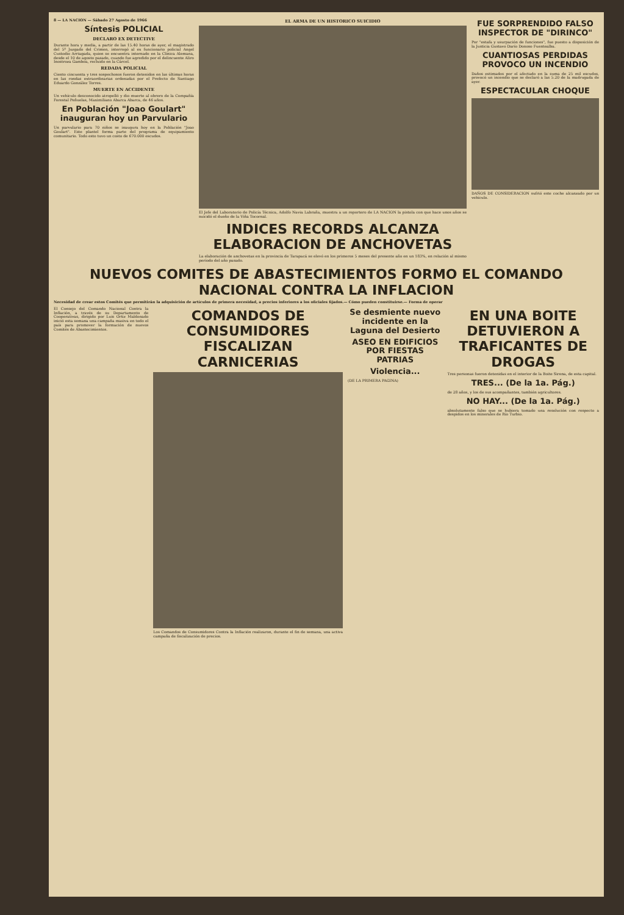8 — LA NACION — Sábado 27 Agosto de 1966
Síntesis POLICIAL
DECLARO EX DETECTIVE
Durante hora y media, a partir de las 15.40 horas de ayer, el magistrado del 5º Juzgado del Crimen, interrogó al ex funcionario policial Angel Custodio Arriagada, quien se encuentra internado en la Clínica Alemana, desde el 10 de agosto pasado, cuando fue agredido por el delincuente Aliro Inostroza Gamboa, recluido en la Cárcel.
REDADA POLICIAL
Ciento cincuenta y tres sospechosos fueron detenidos en las últimas horas en las rondas extraordinarias ordenadas por el Prefecto de Santiago Eduardo González Torres.
MUERTE EN ACCIDENTE
Un vehículo desconocido atropelló y dio muerte al obrero de la Compañía Forestal Peñuelas, Maximiliano Abarca Abarca, de 46 años.
En Población "Joao Goulart" inauguran hoy un Parvulario
Un parvulario para 70 niños se inaugura hoy en la Población "Joao Goulart". Este plantel forma parte del programa de equipamiento comunitario. Todo esto tuvo un costo de 670.000 escudos.
EL ARMA DE UN HISTORICO SUICIDIO
El Jefe del Laboratorio de Policía Técnica, Adolfo Navia Labraña, muestra a un reportero de LA NACION la pistola con que hace unos años se suicidó el dueño de la Viña Tocornal.
INDICES RECORDS ALCANZA ELABORACION DE ANCHOVETAS
La elaboración de anchovetas en la provincia de Tarapacá se elevó en los primeros 5 meses del presente año en un 183%, en relación al mismo período del año pasado.
FUE SORPRENDIDO FALSO INSPECTOR DE "DIRINCO"
Por "estafa y usurpación de funciones", fue puesto a disposición de la Justicia Gustavo Darío Donoso Fuentealba.
CUANTIOSAS PERDIDAS PROVOCO UN INCENDIO
Daños estimados por el afectado en la suma de 25 mil escudos, provocó un incendio que se declaró a las 5.20 de la madrugada de ayer.
ESPECTACULAR CHOQUE
DAÑOS DE CONSIDERACION sufrió este coche alcanzado por un vehículo.
NUEVOS COMITES DE ABASTECIMIENTOS FORMO EL COMANDO NACIONAL CONTRA LA INFLACION
Necesidad de crear estos Comités que permitirán la adquisición de artículos de primera necesidad, a precios inferiores a los oficiales fijados.— Cómo pueden constituirse.— Forma de operar
El Consejo del Comando Nacional Contra la Inflación, a través de su Departamento de Cooperativas, dirigido por Luis Ortiz Maldonado inició esta semana una campaña masiva en todo el país para promover la formación de nuevos Comités de Abastecimientos.
COMANDOS DE CONSUMIDORES FISCALIZAN CARNICERIAS
Los Comandos de Consumidores Contra la Inflación realizaron, durante el fin de semana, una activa campaña de fiscalización de precios.
Se desmiente nuevo incidente en la Laguna del Desierto
ASEO EN EDIFICIOS POR FIESTAS PATRIAS
Violencia...
(DE LA PRIMERA PAGINA)
EN UNA BOITE DETUVIERON A TRAFICANTES DE DROGAS
Tres personas fueron detenidas en el interior de la Boite Sirena, de esta capital.
TRES... (De la 1a. Pág.)
de 28 años, y los de sus acompañantes, también agricultores.
NO HAY... (De la 1a. Pág.)
absolutamente falso que se hubiera tomado una resolución con respecto a despidos en los minerales de Río Turbio.